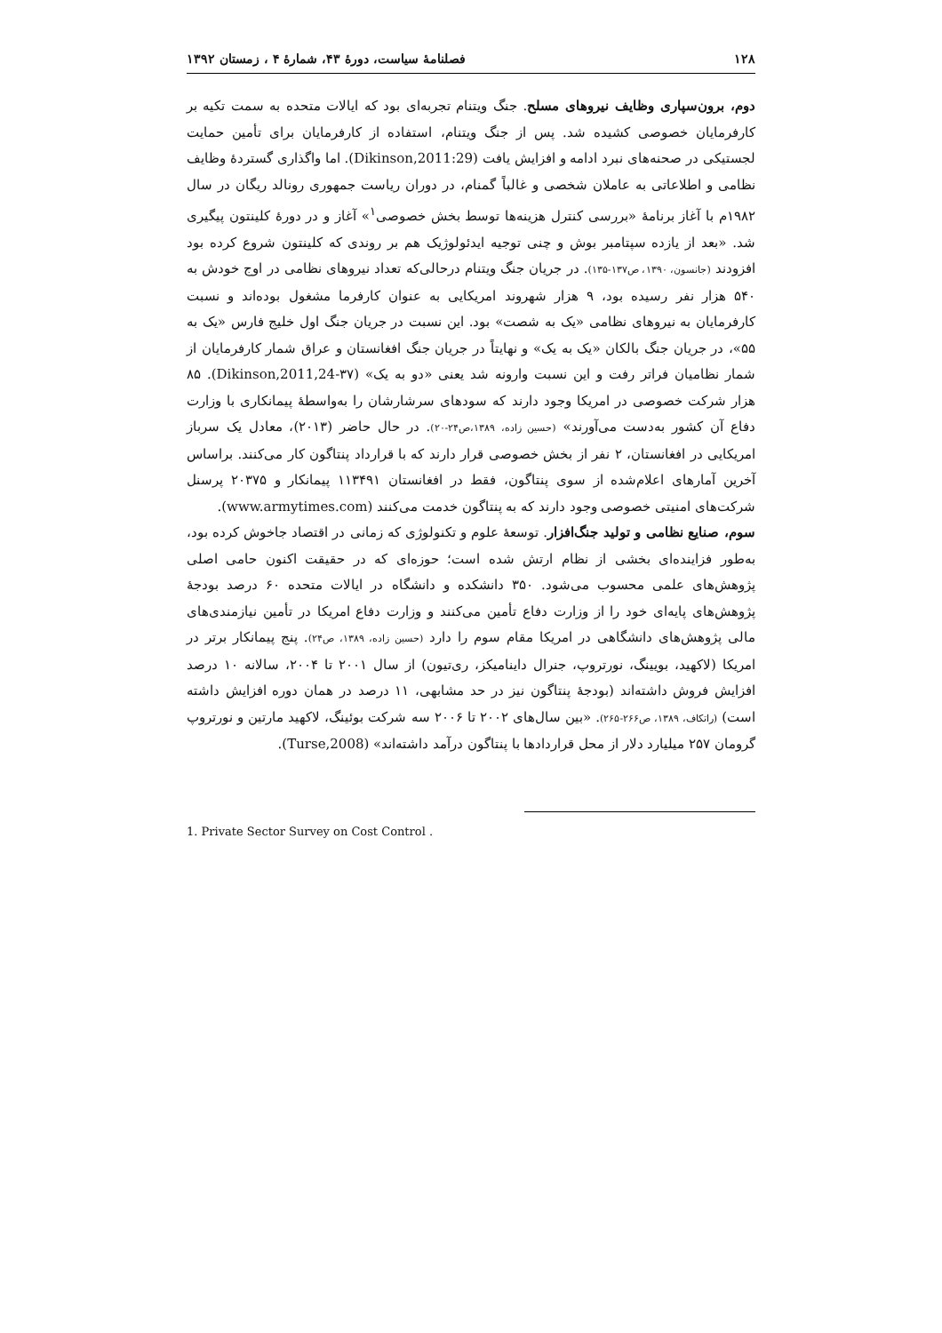۱۲۸ فصلنامهٔ سیاست، دورهٔ ۴۳، شمارهٔ ۴ ، زمستان ۱۳۹۲
دوم، برون‌سپاری وظایف نیروهای مسلح. جنگ ویتنام تجربه‌ای بود که ایالات متحده به سمت تکیه بر کارفرمایان خصوصی کشیده شد. پس از جنگ ویتنام، استفاده از کارفرمایان برای تأمین حمایت لجستیکی در صحنه‌های نبرد ادامه و افزایش یافت (Dikinson,2011:29). اما واگذاری گستردهٔ وظایف نظامی و اطلاعاتی به عاملان شخصی و غالباً گمنام، در دوران ریاست جمهوری رونالد ریگان در سال ۱۹۸۲م با آغاز برنامهٔ «بررسی کنترل هزینه‌ها توسط بخش خصوصی<sup>۱</sup>» آغاز و در دورهٔ کلینتون پیگیری شد. «بعد از یازده سپتامبر بوش و چنی توجیه ایدئولوژیک هم بر روندی که کلینتون شروع کرده بود افزودند (جانسون، ۱۳۹۰، ص۱۳۷-۱۳۵). در جریان جنگ ویتنام درحالی‌که تعداد نیروهای نظامی در اوج خودش به ۵۴۰ هزار نفر رسیده بود، ۹ هزار شهروند امریکایی به عنوان کارفرما مشغول بوده‌اند و نسبت کارفرمایان به نیروهای نظامی «یک به شصت» بود. این نسبت در جریان جنگ اول خلیج فارس «یک به ۵۵»، در جریان جنگ بالکان «یک به یک» و نهایتاً در جریان جنگ افغانستان و عراق شمار کارفرمایان از شمار نظامیان فراتر رفت و این نسبت وارونه شد یعنی «دو به یک» (Dikinson,2011,24-۳۷). ۸۵ هزار شرکت خصوصی در امریکا وجود دارند که سودهای سرشارشان را به‌واسطهٔ پیمانکاری با وزارت دفاع آن کشور به‌دست می‌آورند» (حسین زاده، ۱۳۸۹،ص۲۴-۲۰). در حال حاضر (۲۰۱۳)، معادل یک سرباز امریکایی در افغانستان، ۲ نفر از بخش خصوصی قرار دارند که با قرارداد پنتاگون کار می‌کنند. براساس آخرین آمارهای اعلام‌شده از سوی پنتاگون، فقط در افغانستان ۱۱۳۴۹۱ پیمانکار و ۲۰۳۷۵ پرسنل شرکت‌های امنیتی خصوصی وجود دارند که به پنتاگون خدمت می‌کنند (www.armytimes.com).
سوم، صنایع نظامی و تولید جنگ‌افزار. توسعهٔ علوم و تکنولوژی که زمانی در اقتصاد جاخوش کرده بود، به‌طور فزاینده‌ای بخشی از نظام ارتش شده است؛ حوزه‌ای که در حقیقت اکنون حامی اصلی پژوهش‌های علمی محسوب می‌شود. ۳۵۰ دانشکده و دانشگاه در ایالات متحده ۶۰ درصد بودجهٔ پژوهش‌های پایه‌ای خود را از وزارت دفاع تأمین می‌کنند و وزارت دفاع امریکا در تأمین نیازمندی‌های مالی پژوهش‌های دانشگاهی در امریکا مقام سوم را دارد (حسین زاده، ۱۳۸۹، ص۲۴). پنج پیمانکار برتر در امریکا (لاکهید، بویینگ، نورتروپ، جنرال داینامیکز، ری‌تیون) از سال ۲۰۰۱ تا ۲۰۰۴، سالانه ۱۰ درصد افزایش فروش داشته‌اند (بودجهٔ پنتاگون نیز در حد مشابهی، ۱۱ درصد در همان دوره افزایش داشته است) (راتکاف، ۱۳۸۹، ص۲۶۶-۲۶۵). «بین سال‌های ۲۰۰۲ تا ۲۰۰۶ سه شرکت بوئینگ، لاکهید مارتین و نورتروپ گرومان ۲۵۷ میلیارد دلار از محل قراردادها با پنتاگون درآمد داشته‌اند» (Turse,2008).
1. Private Sector Survey on Cost Control .